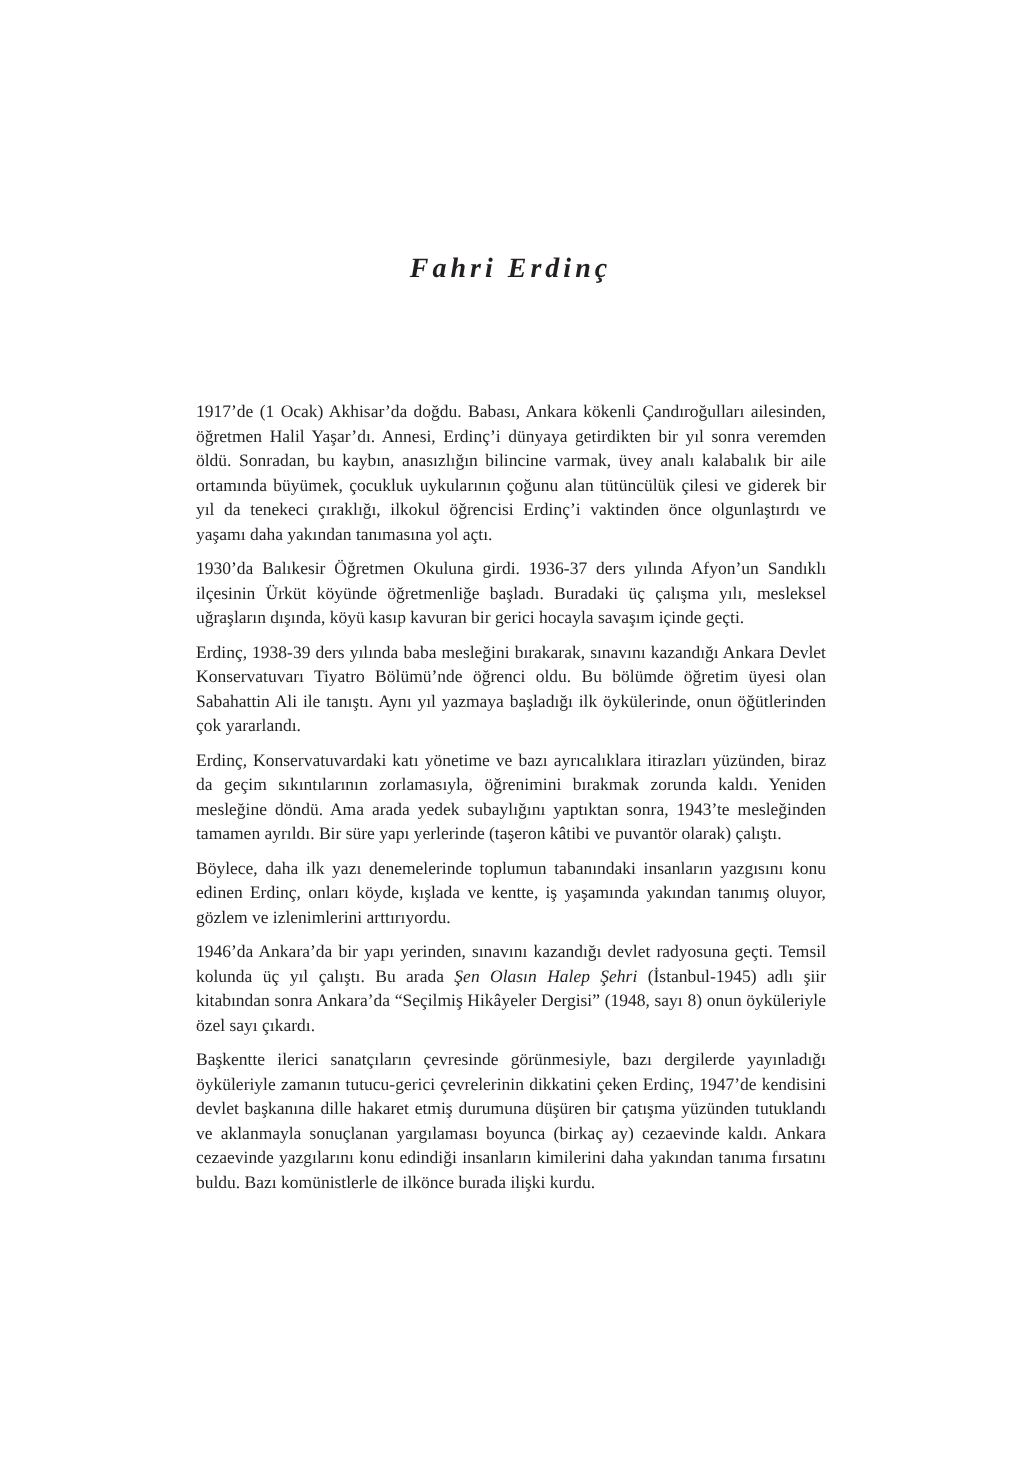Fahri Erdinç
1917’de (1 Ocak) Akhisar’da doğdu. Babası, Ankara kökenli Çandıroğulları ailesinden, öğretmen Halil Yaşar’dı. Annesi, Erdinç’i dünyaya getirdikten bir yıl sonra veremden öldü. Sonradan, bu kaybın, anasızlığın bilincine varmak, üvey analı kalabalık bir aile ortamında büyümek, çocukluk uykularının çoğunu alan tütüncülük çilesi ve giderek bir yıl da tenekeci çıraklığı, ilkokul öğrencisi Erdinç’i vaktinden önce olgunlaştırdı ve yaşamı daha yakından tanımasına yol açtı.
1930’da Balıkesir Öğretmen Okuluna girdi. 1936-37 ders yılında Afyon’un Sandıklı ilçesinin Ürküt köyünde öğretmenliğe başladı. Buradaki üç çalışma yılı, mesleksel uğraşların dışında, köyü kasıp kavuran bir gerici hocayla savaşım içinde geçti.
Erdinç, 1938-39 ders yılında baba mesleğini bırakarak, sınavını kazandığı Ankara Devlet Konservatuvarı Tiyatro Bölümü’nde öğrenci oldu. Bu bölümde öğretim üyesi olan Sabahattin Ali ile tanıştı. Aynı yıl yazmaya başladığı ilk öykülerinde, onun öğütlerinden çok yararlandı.
Erdinç, Konservatuvardaki katı yönetime ve bazı ayrıcalıklara itirazları yüzünden, biraz da geçim sıkıntılarının zorlamasıyla, öğrenimini bırakmak zorunda kaldı. Yeniden mesleğine döndü. Ama arada yedek subaylığını yaptıktan sonra, 1943’te mesleğinden tamamen ayrıldı. Bir süre yapı yerlerinde (taşeron kâtibi ve puvantör olarak) çalıştı.
Böylece, daha ilk yazı denemelerinde toplumun tabanındaki insanların yazgısını konu edinen Erdinç, onları köyde, kışlada ve kentte, iş yaşamında yakından tanımış oluyor, gözlem ve izlenimlerini arttırıyordu.
1946’da Ankara’da bir yapı yerinden, sınavını kazandığı devlet radyosuna geçti. Temsil kolunda üç yıl çalıştı. Bu arada Şen Olasın Halep Şehri (İstanbul-1945) adlı şiir kitabından sonra Ankara’da “Seçilmiş Hikâyeler Dergisi” (1948, sayı 8) onun öyküleriyle özel sayı çıkardı.
Başkentte ilerici sanatçıların çevresinde görünmesiyle, bazı dergilerde yayınladığı öyküleriyle zamanın tutucu-gerici çevrelerinin dikkatini çeken Erdinç, 1947’de kendisini devlet başkanına dille hakaret etmiş durumuna düşüren bir çatışma yüzünden tutuklandı ve aklanmayla sonuçlanan yargılaması boyunca (birkaç ay) cezaevinde kaldı. Ankara cezaevinde yazgılarını konu edindiği insanların kimilerini daha yakından tanıma fırsatını buldu. Bazı komünistlerle de ilkönce burada ilişki kurdu.